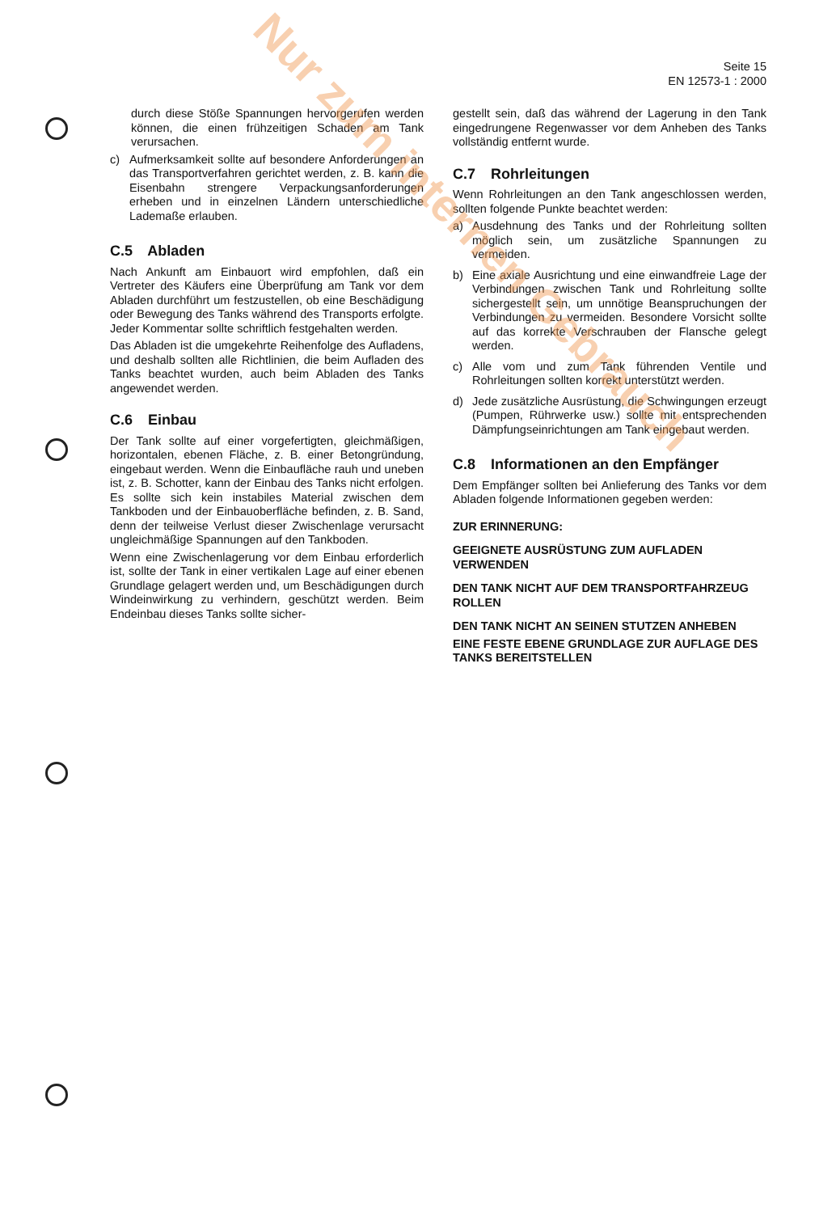Seite 15
EN 12573-1 : 2000
durch diese Stöße Spannungen hervorgerufen werden können, die einen frühzeitigen Schaden am Tank verursachen.
c) Aufmerksamkeit sollte auf besondere Anforderungen an das Transportverfahren gerichtet werden, z. B. kann die Eisenbahn strengere Verpackungsanforderungen erheben und in einzelnen Ländern unterschiedliche Lademaße erlauben.
C.5 Abladen
Nach Ankunft am Einbauort wird empfohlen, daß ein Vertreter des Käufers eine Überprüfung am Tank vor dem Abladen durchführt um festzustellen, ob eine Beschädigung oder Bewegung des Tanks während des Transports erfolgte. Jeder Kommentar sollte schriftlich festgehalten werden.
Das Abladen ist die umgekehrte Reihenfolge des Aufladens, und deshalb sollten alle Richtlinien, die beim Aufladen des Tanks beachtet wurden, auch beim Abladen des Tanks angewendet werden.
C.6 Einbau
Der Tank sollte auf einer vorgefertigten, gleichmäßigen, horizontalen, ebenen Fläche, z. B. einer Betongründung, eingebaut werden. Wenn die Einbaufläche rauh und uneben ist, z. B. Schotter, kann der Einbau des Tanks nicht erfolgen. Es sollte sich kein instabiles Material zwischen dem Tankboden und der Einbauoberfläche befinden, z. B. Sand, denn der teilweise Verlust dieser Zwischenlage verursacht ungleichmäßige Spannungen auf den Tankboden.
Wenn eine Zwischenlagerung vor dem Einbau erforderlich ist, sollte der Tank in einer vertikalen Lage auf einer ebenen Grundlage gelagert werden und, um Beschädigungen durch Windeinwirkung zu verhindern, geschützt werden. Beim Endeinbau dieses Tanks sollte sicher-
gestellt sein, daß das während der Lagerung in den Tank eingedrungene Regenwasser vor dem Anheben des Tanks vollständig entfernt wurde.
C.7 Rohrleitungen
Wenn Rohrleitungen an den Tank angeschlossen werden, sollten folgende Punkte beachtet werden:
a) Ausdehnung des Tanks und der Rohrleitung sollten möglich sein, um zusätzliche Spannungen zu vermeiden.
b) Eine axiale Ausrichtung und eine einwandfreie Lage der Verbindungen zwischen Tank und Rohrleitung sollte sichergestellt sein, um unnötige Beanspruchungen der Verbindungen zu vermeiden. Besondere Vorsicht sollte auf das korrekte Verschrauben der Flansche gelegt werden.
c) Alle vom und zum Tank führenden Ventile und Rohrleitungen sollten korrekt unterstützt werden.
d) Jede zusätzliche Ausrüstung, die Schwingungen erzeugt (Pumpen, Rührwerke usw.) sollte mit entsprechenden Dämpfungseinrichtungen am Tank eingebaut werden.
C.8 Informationen an den Empfänger
Dem Empfänger sollten bei Anlieferung des Tanks vor dem Abladen folgende Informationen gegeben werden:
ZUR ERINNERUNG:
GEEIGNETE AUSRÜSTUNG ZUM AUFLADEN VERWENDEN
DEN TANK NICHT AUF DEM TRANSPORTFAHRZEUG ROLLEN
DEN TANK NICHT AN SEINEN STUTZEN ANHEBEN
EINE FESTE EBENE GRUNDLAGE ZUR AUFLAGE DES TANKS BEREITSTELLEN
Nur zum internen Gebrauch